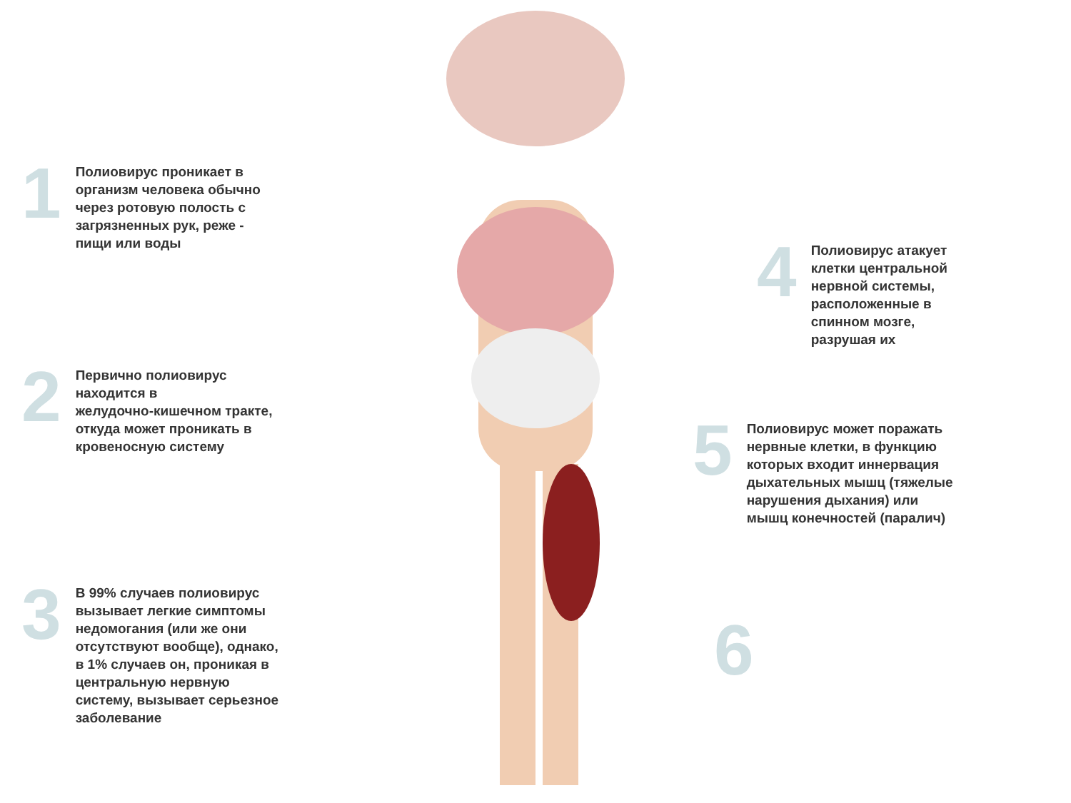1
Полиовирус проникает в
организм человека обычно
через ротовую полость с
загрязненных рук, реже -
пищи или воды
2
Первично полиовирус
находится в
желудочно-кишечном тракте,
откуда может проникать в
кровеносную систему
3
В 99% случаев полиовирус
вызывает легкие симптомы
недомогания (или же они
отсутствуют вообще), однако,
в 1% случаев он, проникая в
центральную нервную
систему, вызывает серьезное
заболевание
4
Полиовирус атакует
клетки центральной
нервной системы,
расположенные в
спинном мозге,
разрушая их
5
Полиовирус может поражать
нервные клетки, в функцию
которых входит иннервация
дыхательных мышц (тяжелые
нарушения дыхания) или
мышц конечностей (паралич)
6